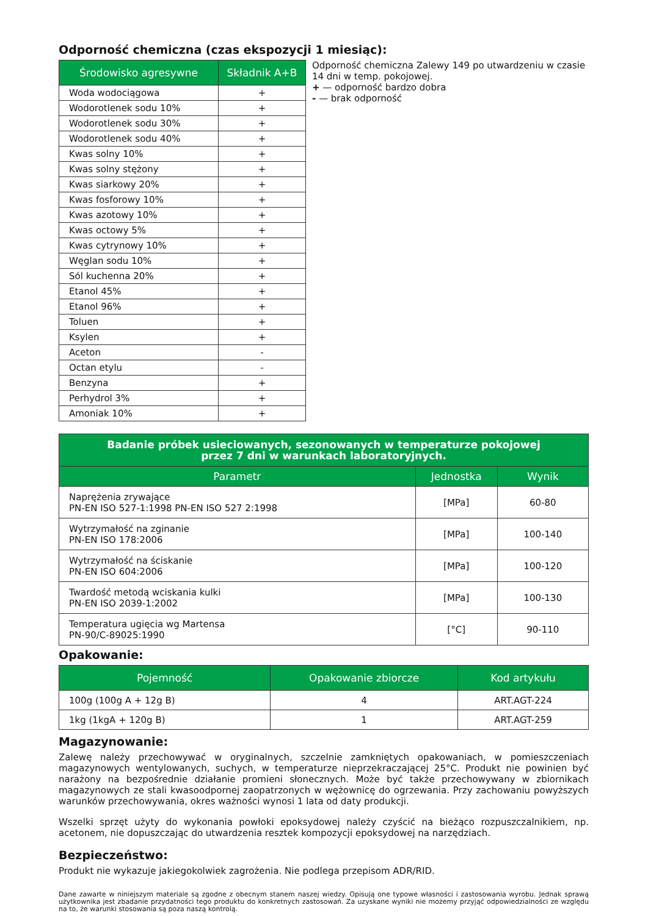Odporność chemiczna (czas ekspozycji 1 miesiąc):
| Środowisko agresywne | Składnik A+B |
| --- | --- |
| Woda wodociągowa | + |
| Wodorotlenek sodu 10% | + |
| Wodorotlenek sodu 30% | + |
| Wodorotlenek sodu 40% | + |
| Kwas solny 10% | + |
| Kwas solny stężony | + |
| Kwas siarkowy 20% | + |
| Kwas fosforowy 10% | + |
| Kwas azotowy 10% | + |
| Kwas octowy 5% | + |
| Kwas cytrynowy 10% | + |
| Węglan sodu 10% | + |
| Sól kuchenna 20% | + |
| Etanol 45% | + |
| Etanol 96% | + |
| Toluen | + |
| Ksylen | + |
| Aceton | - |
| Octan etylu | - |
| Benzyna | + |
| Perhydrol 3% | + |
| Amoniak 10% | + |
Odporność chemiczna Zalewy 149 po utwardzeniu w czasie 14 dni w temp. pokojowej.
+ — odporność bardzo dobra
- — brak odporność
| Badanie próbek usieciowanych, sezonowanych w temperaturze pokojowej przez 7 dni w warunkach laboratoryjnych. | | |
| --- | --- | --- |
| Parametr | Jednostka | Wynik |
| Naprężenia zrywające PN-EN ISO 527-1:1998 PN-EN ISO 527 2:1998 | [MPa] | 60-80 |
| Wytrzymałość na zginanie PN-EN ISO 178:2006 | [MPa] | 100-140 |
| Wytrzymałość na ściskanie PN-EN ISO 604:2006 | [MPa] | 100-120 |
| Twardość metodą wciskania kulki PN-EN ISO 2039-1:2002 | [MPa] | 100-130 |
| Temperatura ugięcia wg Martensa PN-90/C-89025:1990 | [°C] | 90-110 |
Opakowanie:
| Pojemność | Opakowanie zbiorcze | Kod artykułu |
| --- | --- | --- |
| 100g (100g A + 12g B) | 4 | ART.AGT-224 |
| 1kg (1kgA + 120g B) | 1 | ART.AGT-259 |
Magazynowanie:
Zalewę należy przechowywać w oryginalnych, szczelnie zamkniętych opakowaniach, w pomieszczeniach magazynowych wentylowanych, suchych, w temperaturze nieprzekraczającej 25°C. Produkt nie powinien być narażony na bezpośrednie działanie promieni słonecznych. Może być także przechowywany w zbiornikach magazynowych ze stali kwasoodpornej zaopatrzonych w wężownicę do ogrzewania. Przy zachowaniu powyższych warunków przechowywania, okres ważności wynosi 1 lata od daty produkcji.
Wszelki sprzęt użyty do wykonania powłoki epoksydowej należy czyścić na bieżąco rozpuszczalnikiem, np. acetonem, nie dopuszczając do utwardzenia resztek kompozycji epoksydowej na narzędziach.
Bezpieczeństwo:
Produkt nie wykazuje jakiegokolwiek zagrożenia. Nie podlega przepisom ADR/RID.
Dane zawarte w niniejszym materiale są zgodne z obecnym stanem naszej wiedzy. Opisują one typowe własności i zastosowania wyrobu. Jednak sprawą użytkownika jest zbadanie przydatności tego produktu do konkretnych zastosowań. Za uzyskane wyniki nie możemy przyjąć odpowiedzialności ze względu na to, że warunki stosowania są poza naszą kontrolą.